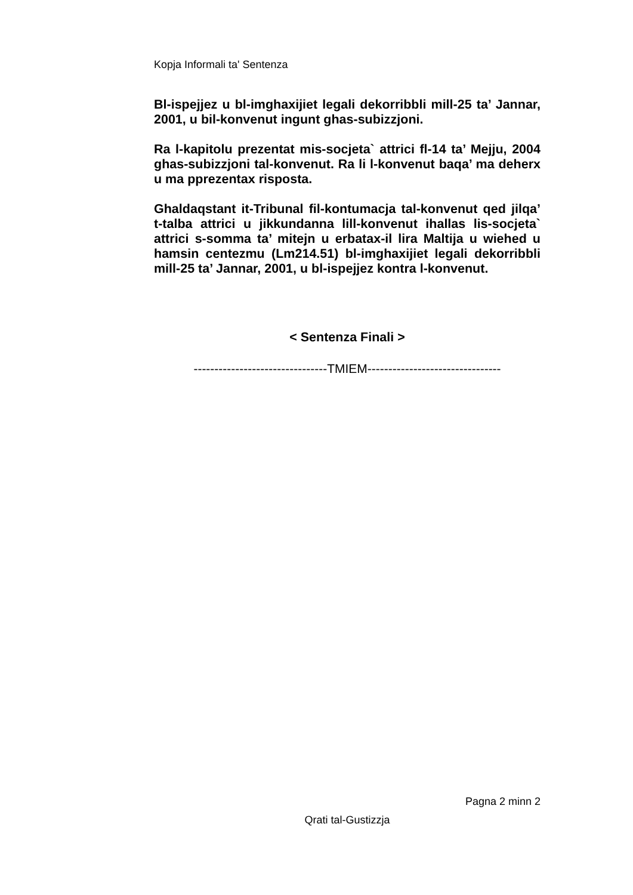Kopja Informali ta' Sentenza
Bl-ispejjez u bl-imghaxijiet legali dekorribbli mill-25 ta’ Jannar, 2001, u bil-konvenut ingunt ghas-subizzjoni.
Ra l-kapitolu prezentat mis-socjeta` attrici fl-14 ta’ Mejju, 2004 ghas-subizzjoni tal-konvenut. Ra li l-konvenut baqa’ ma deherx u ma pprezentax risposta.
Ghaldaqstant it-Tribunal fil-kontumacja tal-konvenut qed jilqa’ t-talba attrici u jikkundanna lill-konvenut ihallas lis-socjeta` attrici s-somma ta’ mitejn u erbatax-il lira Maltija u wiehed u hamsin centezmu (Lm214.51) bl-imghaxijiet legali dekorribbli mill-25 ta’ Jannar, 2001, u bl-ispejjez kontra l-konvenut.
< Sentenza Finali >
--------------------------------TMIEM--------------------------------
Pagna 2 minn 2
Qrati tal-Gustizzja